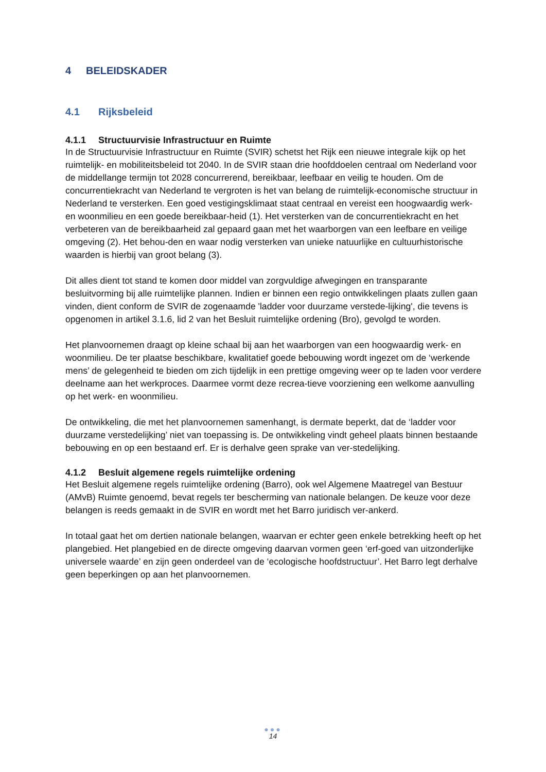4 BELEIDSKADER
4.1 Rijksbeleid
4.1.1 Structuurvisie Infrastructuur en Ruimte
In de Structuurvisie Infrastructuur en Ruimte (SVIR) schetst het Rijk een nieuwe integrale kijk op het ruimtelijk- en mobiliteitsbeleid tot 2040. In de SVIR staan drie hoofddoelen centraal om Nederland voor de middellange termijn tot 2028 concurrerend, bereikbaar, leefbaar en veilig te houden. Om de concurrentiekracht van Nederland te vergroten is het van belang de ruimtelijk-economische structuur in Nederland te versterken. Een goed vestigingsklimaat staat centraal en vereist een hoogwaardig werk- en woonmilieu en een goede bereikbaar-heid (1). Het versterken van de concurrentiekracht en het verbeteren van de bereikbaarheid zal gepaard gaan met het waarborgen van een leefbare en veilige omgeving (2). Het behou-den en waar nodig versterken van unieke natuurlijke en cultuurhistorische waarden is hierbij van groot belang (3).
Dit alles dient tot stand te komen door middel van zorgvuldige afwegingen en transparante besluitvorming bij alle ruimtelijke plannen. Indien er binnen een regio ontwikkelingen plaats zullen gaan vinden, dient conform de SVIR de zogenaamde 'ladder voor duurzame verstede-lijking', die tevens is opgenomen in artikel 3.1.6, lid 2 van het Besluit ruimtelijke ordening (Bro), gevolgd te worden.
Het planvoornemen draagt op kleine schaal bij aan het waarborgen van een hoogwaardig werk- en woonmilieu. De ter plaatse beschikbare, kwalitatief goede bebouwing wordt ingezet om de ‘werkende mens’ de gelegenheid te bieden om zich tijdelijk in een prettige omgeving weer op te laden voor verdere deelname aan het werkproces. Daarmee vormt deze recrea-tieve voorziening een welkome aanvulling op het werk- en woonmilieu.
De ontwikkeling, die met het planvoornemen samenhangt, is dermate beperkt, dat de ‘ladder voor duurzame verstedelijking’ niet van toepassing is. De ontwikkeling vindt geheel plaats binnen bestaande bebouwing en op een bestaand erf. Er is derhalve geen sprake van ver-stedelijking.
4.1.2 Besluit algemene regels ruimtelijke ordening
Het Besluit algemene regels ruimtelijke ordening (Barro), ook wel Algemene Maatregel van Bestuur (AMvB) Ruimte genoemd, bevat regels ter bescherming van nationale belangen. De keuze voor deze belangen is reeds gemaakt in de SVIR en wordt met het Barro juridisch ver-ankerd.
In totaal gaat het om dertien nationale belangen, waarvan er echter geen enkele betrekking heeft op het plangebied. Het plangebied en de directe omgeving daarvan vormen geen ‘erf-goed van uitzonderlijke universele waarde’ en zijn geen onderdeel van de ‘ecologische hoofdstructuur’. Het Barro legt derhalve geen beperkingen op aan het planvoornemen.
●●●
14